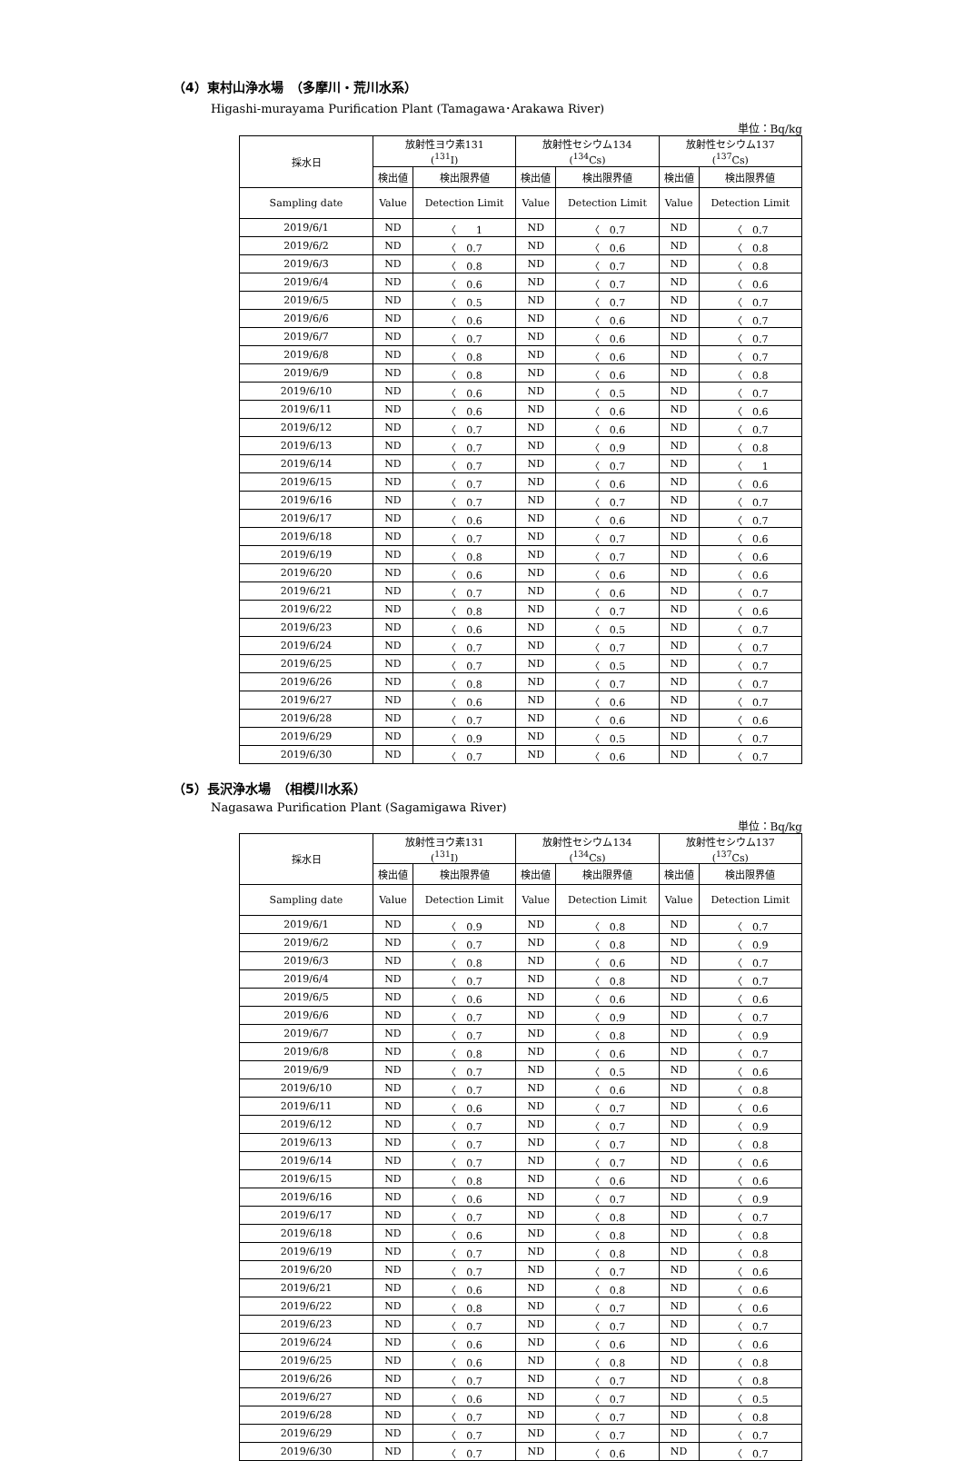（4）東村山浄水場　（多摩川・荒川水系）
Higashi-murayama Purification Plant (Tamagawa･Arakawa River)
単位：Bq/kg
| 採水日 | 放射性ヨウ素131 (<sup>131</sup>I) | | 放射性セシウム134 (<sup>134</sup>Cs) | | 放射性セシウム137 (<sup>137</sup>Cs) | |
| --- | --- | --- | --- | --- | --- | --- |
| | 検出値 | 検出限界値 | 検出値 | 検出限界値 | 検出値 | 検出限界値 |
| Sampling date | Value | Detection Limit | Value | Detection Limit | Value | Detection Limit |
| 2019/6/1 | ND | 〈 1 | ND | 〈 0.7 | ND | 〈 0.7 |
| 2019/6/2 | ND | 〈 0.7 | ND | 〈 0.6 | ND | 〈 0.8 |
| 2019/6/3 | ND | 〈 0.8 | ND | 〈 0.7 | ND | 〈 0.8 |
| 2019/6/4 | ND | 〈 0.6 | ND | 〈 0.7 | ND | 〈 0.6 |
| 2019/6/5 | ND | 〈 0.5 | ND | 〈 0.7 | ND | 〈 0.7 |
| 2019/6/6 | ND | 〈 0.6 | ND | 〈 0.6 | ND | 〈 0.7 |
| 2019/6/7 | ND | 〈 0.7 | ND | 〈 0.6 | ND | 〈 0.7 |
| 2019/6/8 | ND | 〈 0.8 | ND | 〈 0.6 | ND | 〈 0.7 |
| 2019/6/9 | ND | 〈 0.8 | ND | 〈 0.6 | ND | 〈 0.8 |
| 2019/6/10 | ND | 〈 0.6 | ND | 〈 0.5 | ND | 〈 0.7 |
| 2019/6/11 | ND | 〈 0.6 | ND | 〈 0.6 | ND | 〈 0.6 |
| 2019/6/12 | ND | 〈 0.7 | ND | 〈 0.6 | ND | 〈 0.7 |
| 2019/6/13 | ND | 〈 0.7 | ND | 〈 0.9 | ND | 〈 0.8 |
| 2019/6/14 | ND | 〈 0.7 | ND | 〈 0.7 | ND | 〈 1 |
| 2019/6/15 | ND | 〈 0.7 | ND | 〈 0.6 | ND | 〈 0.6 |
| 2019/6/16 | ND | 〈 0.7 | ND | 〈 0.7 | ND | 〈 0.7 |
| 2019/6/17 | ND | 〈 0.6 | ND | 〈 0.6 | ND | 〈 0.7 |
| 2019/6/18 | ND | 〈 0.7 | ND | 〈 0.7 | ND | 〈 0.6 |
| 2019/6/19 | ND | 〈 0.8 | ND | 〈 0.7 | ND | 〈 0.6 |
| 2019/6/20 | ND | 〈 0.6 | ND | 〈 0.6 | ND | 〈 0.6 |
| 2019/6/21 | ND | 〈 0.7 | ND | 〈 0.6 | ND | 〈 0.7 |
| 2019/6/22 | ND | 〈 0.8 | ND | 〈 0.7 | ND | 〈 0.6 |
| 2019/6/23 | ND | 〈 0.6 | ND | 〈 0.5 | ND | 〈 0.7 |
| 2019/6/24 | ND | 〈 0.7 | ND | 〈 0.7 | ND | 〈 0.7 |
| 2019/6/25 | ND | 〈 0.7 | ND | 〈 0.5 | ND | 〈 0.7 |
| 2019/6/26 | ND | 〈 0.8 | ND | 〈 0.7 | ND | 〈 0.7 |
| 2019/6/27 | ND | 〈 0.6 | ND | 〈 0.6 | ND | 〈 0.7 |
| 2019/6/28 | ND | 〈 0.7 | ND | 〈 0.6 | ND | 〈 0.6 |
| 2019/6/29 | ND | 〈 0.9 | ND | 〈 0.5 | ND | 〈 0.7 |
| 2019/6/30 | ND | 〈 0.7 | ND | 〈 0.6 | ND | 〈 0.7 |
（5）長沢浄水場　（相模川水系）
Nagasawa Purification Plant (Sagamigawa River)
単位：Bq/kg
| 採水日 | 放射性ヨウ素131 (<sup>131</sup>I) | | 放射性セシウム134 (<sup>134</sup>Cs) | | 放射性セシウム137 (<sup>137</sup>Cs) | |
| --- | --- | --- | --- | --- | --- | --- |
| | 検出値 | 検出限界値 | 検出値 | 検出限界値 | 検出値 | 検出限界値 |
| Sampling date | Value | Detection Limit | Value | Detection Limit | Value | Detection Limit |
| 2019/6/1 | ND | 〈 0.9 | ND | 〈 0.8 | ND | 〈 0.7 |
| 2019/6/2 | ND | 〈 0.7 | ND | 〈 0.8 | ND | 〈 0.9 |
| 2019/6/3 | ND | 〈 0.8 | ND | 〈 0.6 | ND | 〈 0.7 |
| 2019/6/4 | ND | 〈 0.7 | ND | 〈 0.8 | ND | 〈 0.7 |
| 2019/6/5 | ND | 〈 0.6 | ND | 〈 0.6 | ND | 〈 0.6 |
| 2019/6/6 | ND | 〈 0.7 | ND | 〈 0.9 | ND | 〈 0.7 |
| 2019/6/7 | ND | 〈 0.7 | ND | 〈 0.8 | ND | 〈 0.9 |
| 2019/6/8 | ND | 〈 0.8 | ND | 〈 0.6 | ND | 〈 0.7 |
| 2019/6/9 | ND | 〈 0.7 | ND | 〈 0.5 | ND | 〈 0.6 |
| 2019/6/10 | ND | 〈 0.7 | ND | 〈 0.6 | ND | 〈 0.8 |
| 2019/6/11 | ND | 〈 0.6 | ND | 〈 0.7 | ND | 〈 0.6 |
| 2019/6/12 | ND | 〈 0.7 | ND | 〈 0.7 | ND | 〈 0.9 |
| 2019/6/13 | ND | 〈 0.7 | ND | 〈 0.7 | ND | 〈 0.8 |
| 2019/6/14 | ND | 〈 0.7 | ND | 〈 0.7 | ND | 〈 0.6 |
| 2019/6/15 | ND | 〈 0.8 | ND | 〈 0.6 | ND | 〈 0.6 |
| 2019/6/16 | ND | 〈 0.6 | ND | 〈 0.7 | ND | 〈 0.9 |
| 2019/6/17 | ND | 〈 0.7 | ND | 〈 0.8 | ND | 〈 0.7 |
| 2019/6/18 | ND | 〈 0.6 | ND | 〈 0.8 | ND | 〈 0.8 |
| 2019/6/19 | ND | 〈 0.7 | ND | 〈 0.8 | ND | 〈 0.8 |
| 2019/6/20 | ND | 〈 0.7 | ND | 〈 0.7 | ND | 〈 0.6 |
| 2019/6/21 | ND | 〈 0.6 | ND | 〈 0.8 | ND | 〈 0.6 |
| 2019/6/22 | ND | 〈 0.8 | ND | 〈 0.7 | ND | 〈 0.6 |
| 2019/6/23 | ND | 〈 0.7 | ND | 〈 0.7 | ND | 〈 0.7 |
| 2019/6/24 | ND | 〈 0.6 | ND | 〈 0.6 | ND | 〈 0.6 |
| 2019/6/25 | ND | 〈 0.6 | ND | 〈 0.8 | ND | 〈 0.8 |
| 2019/6/26 | ND | 〈 0.7 | ND | 〈 0.7 | ND | 〈 0.8 |
| 2019/6/27 | ND | 〈 0.6 | ND | 〈 0.7 | ND | 〈 0.5 |
| 2019/6/28 | ND | 〈 0.7 | ND | 〈 0.7 | ND | 〈 0.8 |
| 2019/6/29 | ND | 〈 0.7 | ND | 〈 0.7 | ND | 〈 0.7 |
| 2019/6/30 | ND | 〈 0.7 | ND | 〈 0.6 | ND | 〈 0.7 |